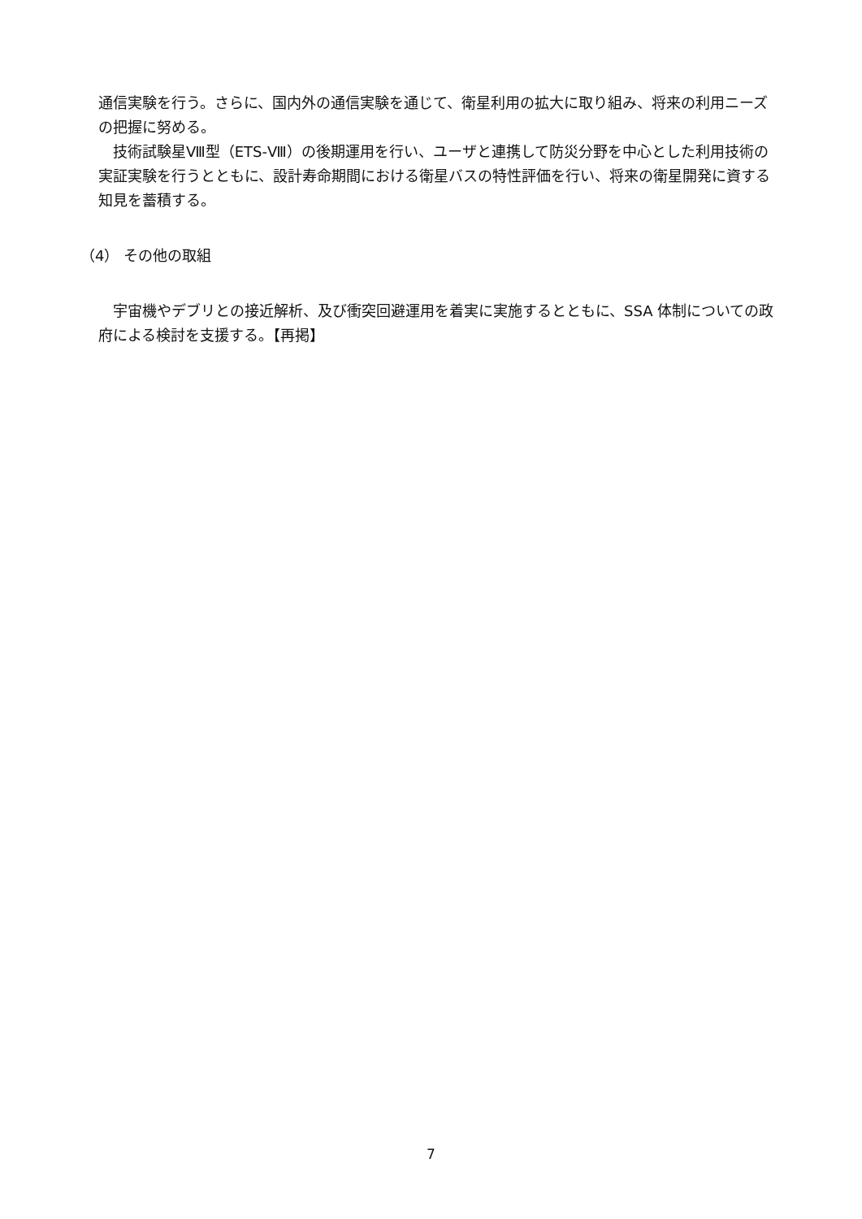通信実験を行う。さらに、国内外の通信実験を通じて、衛星利用の拡大に取り組み、将来の利用ニーズの把握に努める。
技術試験星Ⅷ型（ETS-Ⅷ）の後期運用を行い、ユーザと連携して防災分野を中心とした利用技術の実証実験を行うとともに、設計寿命期間における衛星バスの特性評価を行い、将来の衛星開発に資する知見を蓄積する。
（4） その他の取組
宇宙機やデブリとの接近解析、及び衝突回避運用を着実に実施するとともに、SSA 体制についての政府による検討を支援する。【再掲】
7